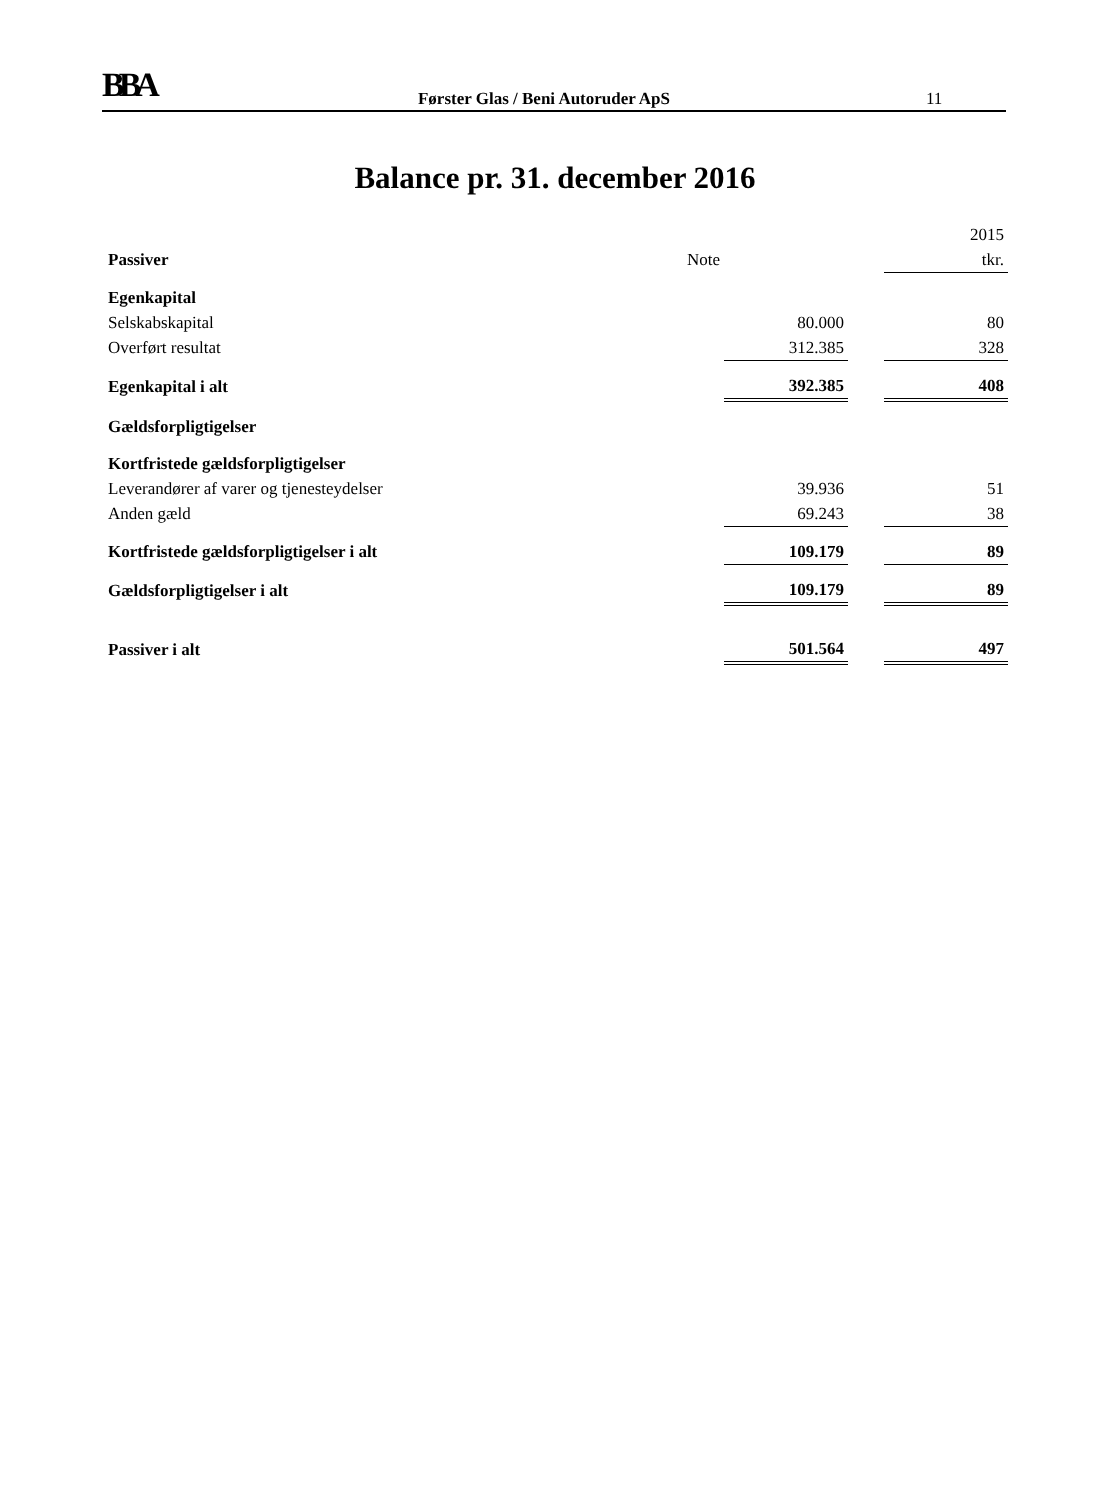BBA
Førster Glas / Beni Autoruder ApS
11
Balance pr. 31. december 2016
| | | | | 2015 |
| Passiver | Note | | | tkr. |
| Egenkapital | | | | |
| Selskabskapital | | 80.000 | | 80 |
| Overført resultat | | 312.385 | | 328 |
| Egenkapital i alt | | 392.385 | | 408 |
| Gældsforpligtigelser | | | | |
| Kortfristede gældsforpligtigelser | | | | |
| Leverandører af varer og tjenesteydelser | | 39.936 | | 51 |
| Anden gæld | | 69.243 | | 38 |
| Kortfristede gældsforpligtigelser i alt | | 109.179 | | 89 |
| Gældsforpligtigelser i alt | | 109.179 | | 89 |
| Passiver i alt | | 501.564 | | 497 |